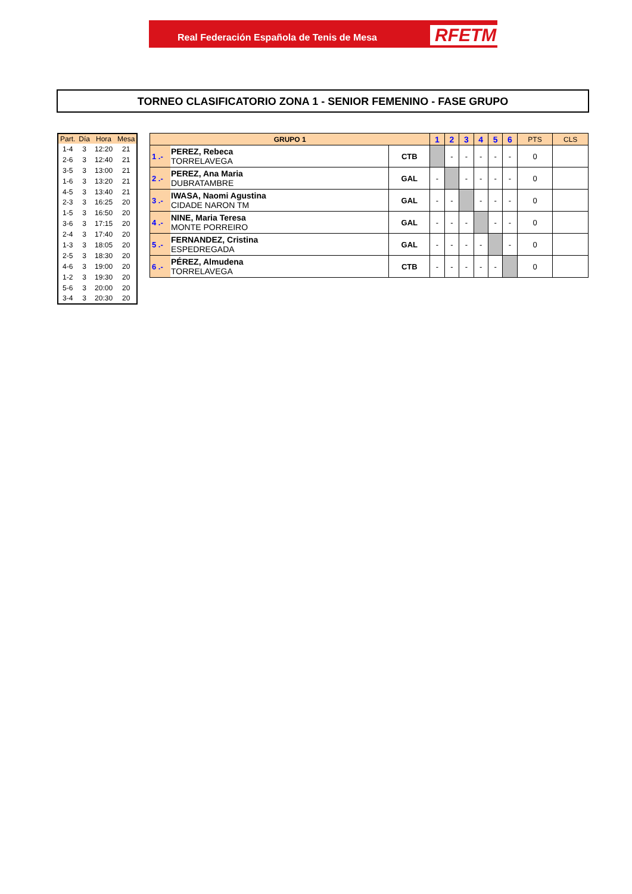Real Federación Española de Tenis de Mesa RFETM
TORNEO CLASIFICATORIO ZONA 1 - SENIOR FEMENINO - FASE GRUPO
| Part. | Día | Hora | Mesa |
| --- | --- | --- | --- |
| 1-4 | 3 | 12:20 | 21 |
| 2-6 | 3 | 12:40 | 21 |
| 3-5 | 3 | 13:00 | 21 |
| 1-6 | 3 | 13:20 | 21 |
| 4-5 | 3 | 13:40 | 21 |
| 2-3 | 3 | 16:25 | 20 |
| 1-5 | 3 | 16:50 | 20 |
| 3-6 | 3 | 17:15 | 20 |
| 2-4 | 3 | 17:40 | 20 |
| 1-3 | 3 | 18:05 | 20 |
| 2-5 | 3 | 18:30 | 20 |
| 4-6 | 3 | 19:00 | 20 |
| 1-2 | 3 | 19:30 | 20 |
| 5-6 | 3 | 20:00 | 20 |
| 3-4 | 3 | 20:30 | 20 |
| GRUPO 1 | | | 1 | 2 | 3 | 4 | 5 | 6 | PTS | CLS |
| --- | --- | --- | --- | --- | --- | --- | --- | --- | --- | --- |
| 1 .- | PEREZ, Rebeca TORRELAVEGA | CTB | | - | - | - | - | - | 0 | |
| 2 .- | PEREZ, Ana Maria DUBRATAMBRE | GAL | - | | - | - | - | - | 0 | |
| 3 .- | IWASA, Naomi Agustina CIDADE NARON TM | GAL | - | - | | - | - | - | 0 | |
| 4 .- | NINE, Maria Teresa MONTE PORREIRO | GAL | - | - | - | | - | - | 0 | |
| 5 .- | FERNANDEZ, Cristina ESPEDREGADA | GAL | - | - | - | - | | - | 0 | |
| 6 .- | PÉREZ, Almudena TORRELAVEGA | CTB | - | - | - | - | - | | 0 | |